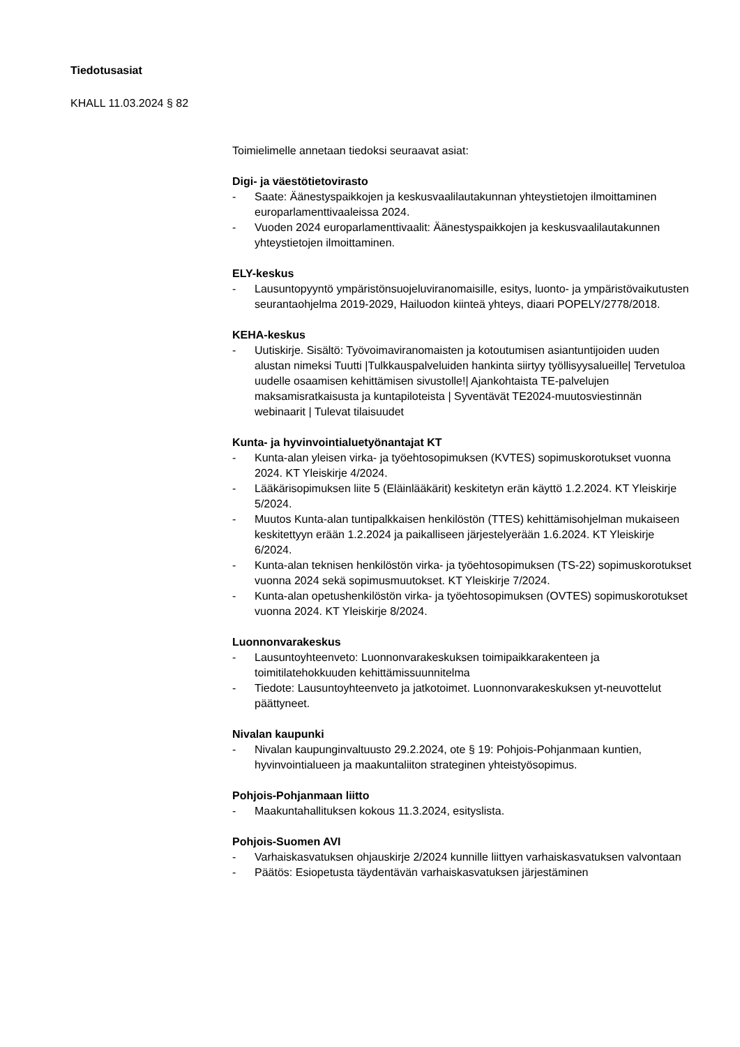Tiedotusasiat
KHALL 11.03.2024 § 82
Toimielimelle annetaan tiedoksi seuraavat asiat:
Digi- ja väestötietovirasto
- Saate: Äänestyspaikkojen ja keskusvaalilautakunnan yhteystietojen ilmoittaminen europarlamenttivaaleissa 2024.
- Vuoden 2024 europarlamenttivaalit: Äänestyspaikkojen ja keskusvaalilautakunnen yhteystietojen ilmoittaminen.
ELY-keskus
- Lausuntopyyntö ympäristönsuojeluviranomaisille, esitys, luonto- ja ympäristövaikutusten seurantaohjelma 2019-2029, Hailuodon kiinteä yhteys, diaari POPELY/2778/2018.
KEHA-keskus
- Uutiskirje. Sisältö: Työvoimaviranomaisten ja kotoutumisen asiantuntijoiden uuden alustan nimeksi Tuutti |Tulkkauspalveluiden hankinta siirtyy työllisyysalueille| Tervetuloa uudelle osaamisen kehittämisen sivustolle!| Ajankohtaista TE-palvelujen maksamisratkaisusta ja kuntapiloteista | Syventävät TE2024-muutosviestinnän webinaarit | Tulevat tilaisuudet
Kunta- ja hyvinvointialuetyönantajat KT
- Kunta-alan yleisen virka- ja työehtosopimuksen (KVTES) sopimuskorotukset vuonna 2024. KT Yleiskirje 4/2024.
- Lääkärisopimuksen liite 5 (Eläinlääkärit) keskitetyn erän käyttö 1.2.2024. KT Yleiskirje 5/2024.
- Muutos Kunta-alan tuntipalkkaisen henkilöstön (TTES) kehittämisohjelman mukaiseen keskitettyyn erään 1.2.2024 ja paikalliseen järjestelyerään 1.6.2024. KT Yleiskirje 6/2024.
- Kunta-alan teknisen henkilöstön virka- ja työehtosopimuksen (TS-22) sopimuskorotukset vuonna 2024 sekä sopimusmuutokset. KT Yleiskirje 7/2024.
- Kunta-alan opetushenkilöstön virka- ja työehtosopimuksen (OVTES) sopimuskorotukset vuonna 2024. KT Yleiskirje 8/2024.
Luonnonvarakeskus
- Lausuntoyhteenveto: Luonnonvarakeskuksen toimipaikkarakenteen ja toimitilatehokkuuden kehittämissuunnitelma
- Tiedote: Lausuntoyhteenveto ja jatkotoimet. Luonnonvarakeskuksen yt-neuvottelut päättyneet.
Nivalan kaupunki
- Nivalan kaupunginvaltuusto 29.2.2024, ote § 19: Pohjois-Pohjanmaan kuntien, hyvinvointialueen ja maakuntaliiton strateginen yhteistyösopimus.
Pohjois-Pohjanmaan liitto
- Maakuntahallituksen kokous 11.3.2024, esityslista.
Pohjois-Suomen AVI
- Varhaiskasvatuksen ohjauskirje 2/2024 kunnille liittyen varhaiskasvatuksen valvontaan
- Päätös: Esiopetusta täydentävän varhaiskasvatuksen järjestäminen